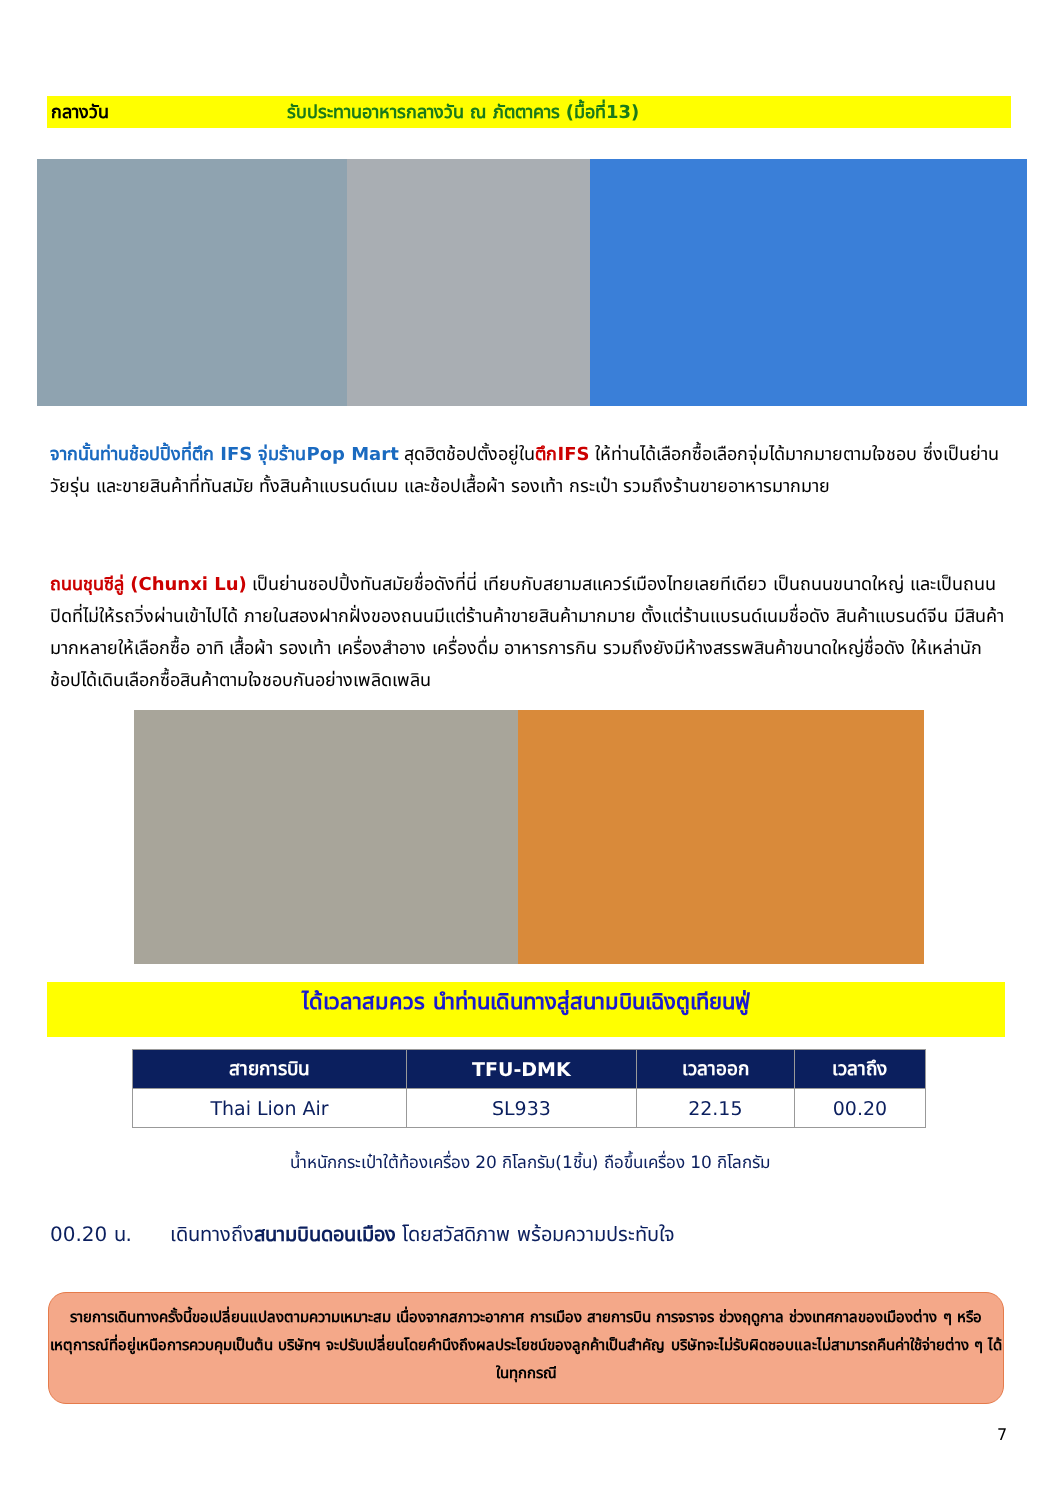กลางวัน รับประทานอาหารกลางวัน ณ ภัตตาคาร (มื้อที่13)
จากนั้นท่านช้อปปิ้งที่ตึก IFS จุ่มร้านPop Mart สุดฮิตช้อปตั้งอยู่ในตึกIFS ให้ท่านได้เลือกซื้อเลือกจุ่มได้มากมายตามใจชอบ ซึ่งเป็นย่านวัยรุ่น และขายสินค้าที่ทันสมัย ทั้งสินค้าแบรนด์เนม และช้อปเสื้อผ้า รองเท้า กระเป๋า รวมถึงร้านขายอาหารมากมาย
ถนนชุนซีลู่ (Chunxi Lu) เป็นย่านชอปปิ้งทันสมัยชื่อดังที่นี่ เทียบกับสยามสแควร์เมืองไทยเลยทีเดียว เป็นถนนขนาดใหญ่ และเป็นถนนปิดที่ไม่ให้รถวิ่งผ่านเข้าไปได้ ภายในสองฝากฝั่งของถนนมีแต่ร้านค้าขายสินค้ามากมาย ตั้งแต่ร้านแบรนด์เนมชื่อดัง สินค้าแบรนด์จีน มีสินค้ามากหลายให้เลือกซื้อ อาทิ เสื้อผ้า รองเท้า เครื่องสำอาง เครื่องดื่ม อาหารการกิน รวมถึงยังมีห้างสรรพสินค้าขนาดใหญ่ชื่อดัง ให้เหล่านักช้อปได้เดินเลือกซื้อสินค้าตามใจชอบกันอย่างเพลิดเพลิน
ได้เวลาสมควร นำท่านเดินทางสู่สนามบินเฉิงตูเทียนฟู่
| สายการบิน | TFU-DMK | เวลาออก | เวลาถึง |
| --- | --- | --- | --- |
| Thai Lion Air | SL933 | 22.15 | 00.20 |
น้ำหนักกระเป๋าใต้ท้องเครื่อง 20 กิโลกรัม(1ชิ้น) ถือขึ้นเครื่อง 10 กิโลกรัม
00.20 น. เดินทางถึงสนามบินดอนเมือง โดยสวัสดิภาพ พร้อมความประทับใจ
รายการเดินทางครั้งนี้ขอเปลี่ยนแปลงตามความเหมาะสม เนื่องจากสภาวะอากาศ การเมือง สายการบิน การจราจร ช่วงฤดูกาล ช่วงเทศกาลของเมืองต่าง ๆ หรือเหตุการณ์ที่อยู่เหนือการควบคุมเป็นต้น บริษัทฯ จะปรับเปลี่ยนโดยคำนึงถึงผลประโยชน์ของลูกค้าเป็นสำคัญ บริษัทจะไม่รับผิดชอบและไม่สามารถคืนค่าใช้จ่ายต่าง ๆ ได้ ในทุกกรณี
7